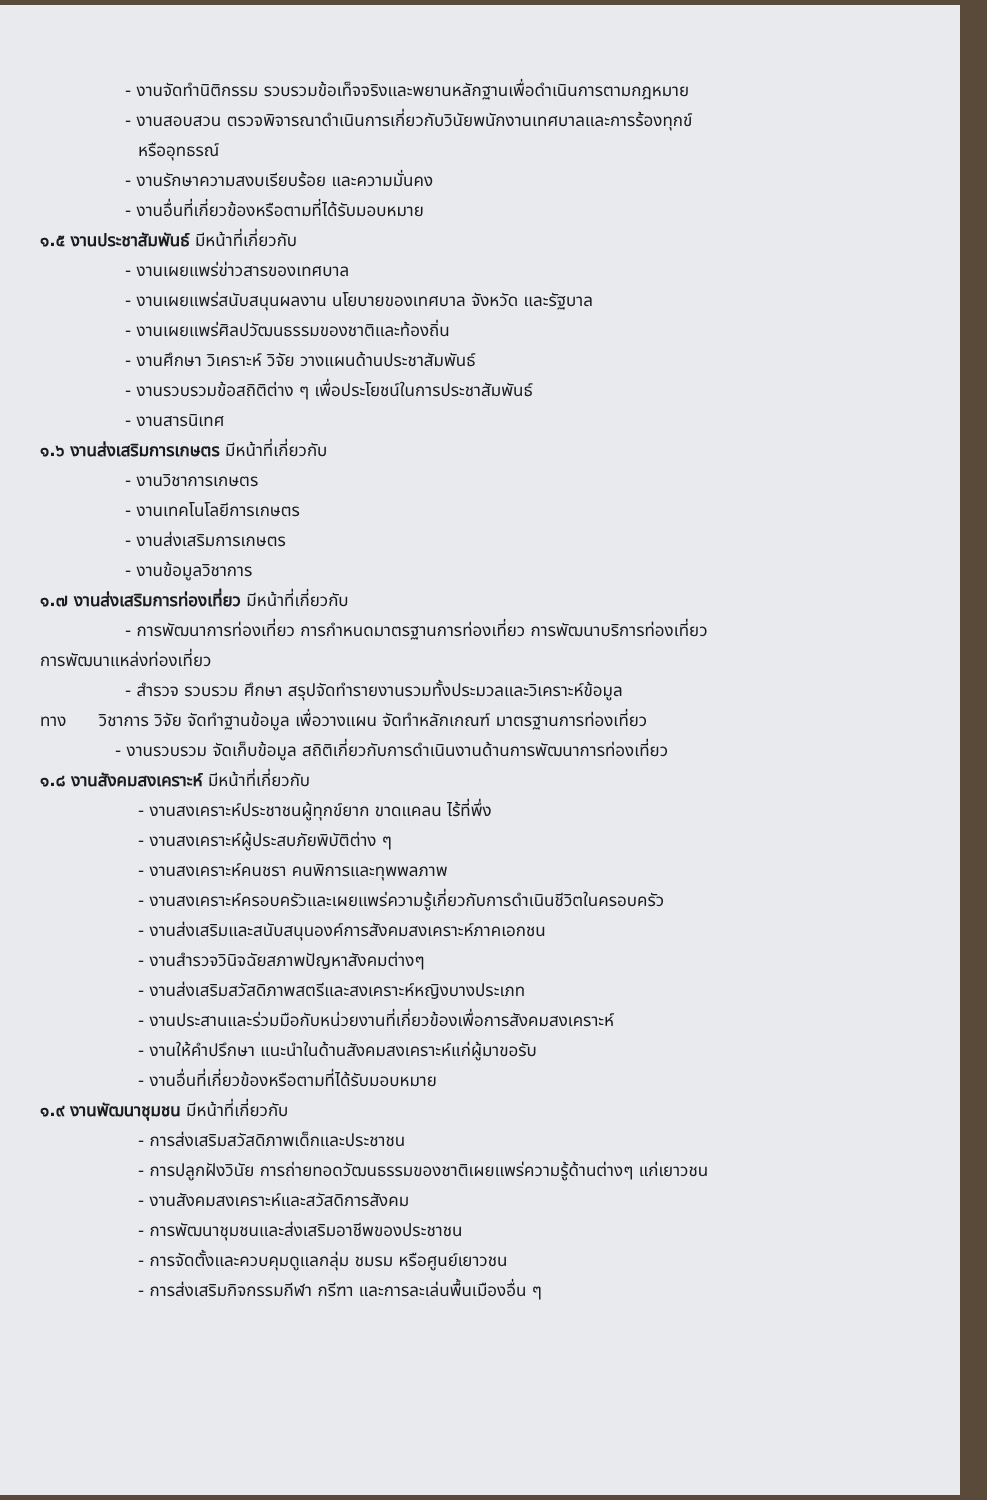- งานจัดทำนิติกรรม รวบรวมข้อเท็จจริงและพยานหลักฐานเพื่อดำเนินการตามกฎหมาย
- งานสอบสวน ตรวจพิจารณาดำเนินการเกี่ยวกับวินัยพนักงานเทศบาลและการร้องทุกข์
หรืออุทธรณ์
- งานรักษาความสงบเรียบร้อย และความมั่นคง
- งานอื่นที่เกี่ยวข้องหรือตามที่ได้รับมอบหมาย
๑.๕ งานประชาสัมพันธ์ มีหน้าที่เกี่ยวกับ
- งานเผยแพร่ข่าวสารของเทศบาล
- งานเผยแพร่สนับสนุนผลงาน นโยบายของเทศบาล จังหวัด และรัฐบาล
- งานเผยแพร่ศิลปวัฒนธรรมของชาติและท้องถิ่น
- งานศึกษา วิเคราะห์ วิจัย วางแผนด้านประชาสัมพันธ์
- งานรวบรวมข้อสถิติต่าง ๆ เพื่อประโยชน์ในการประชาสัมพันธ์
- งานสารนิเทศ
๑.๖ งานส่งเสริมการเกษตร มีหน้าที่เกี่ยวกับ
- งานวิชาการเกษตร
- งานเทคโนโลยีการเกษตร
- งานส่งเสริมการเกษตร
- งานข้อมูลวิชาการ
๑.๗ งานส่งเสริมการท่องเที่ยว มีหน้าที่เกี่ยวกับ
- การพัฒนาการท่องเที่ยว การกำหนดมาตรฐานการท่องเที่ยว การพัฒนาบริการท่องเที่ยว
การพัฒนาแหล่งท่องเที่ยว
- สำรวจ รวบรวม ศึกษา สรุปจัดทำรายงานรวมทั้งประมวลและวิเคราะห์ข้อมูล
ทาง วิชาการ วิจัย จัดทำฐานข้อมูล เพื่อวางแผน จัดทำหลักเกณฑ์ มาตรฐานการท่องเที่ยว
- งานรวบรวม จัดเก็บข้อมูล สถิติเกี่ยวกับการดำเนินงานด้านการพัฒนาการท่องเที่ยว
๑.๘ งานสังคมสงเคราะห์ มีหน้าที่เกี่ยวกับ
- งานสงเคราะห์ประชาชนผู้ทุกข์ยาก ขาดแคลน ไร้ที่พึ่ง
- งานสงเคราะห์ผู้ประสบภัยพิบัติต่าง ๆ
- งานสงเคราะห์คนชรา คนพิการและทุพพลภาพ
- งานสงเคราะห์ครอบครัวและเผยแพร่ความรู้เกี่ยวกับการดำเนินชีวิตในครอบครัว
- งานส่งเสริมและสนับสนุนองค์การสังคมสงเคราะห์ภาคเอกชน
- งานสำรวจวินิจฉัยสภาพปัญหาสังคมต่างๆ
- งานส่งเสริมสวัสดิภาพสตรีและสงเคราะห์หญิงบางประเภท
- งานประสานและร่วมมือกับหน่วยงานที่เกี่ยวข้องเพื่อการสังคมสงเคราะห์
- งานให้คำปรึกษา แนะนำในด้านสังคมสงเคราะห์แก่ผู้มาขอรับ
- งานอื่นที่เกี่ยวข้องหรือตามที่ได้รับมอบหมาย
๑.๙ งานพัฒนาชุมชน มีหน้าที่เกี่ยวกับ
- การส่งเสริมสวัสดิภาพเด็กและประชาชน
- การปลูกฝังวินัย การถ่ายทอดวัฒนธรรมของชาติเผยแพร่ความรู้ด้านต่างๆ แก่เยาวชน
- งานสังคมสงเคราะห์และสวัสดิการสังคม
- การพัฒนาชุมชนและส่งเสริมอาชีพของประชาชน
- การจัดตั้งและควบคุมดูแลกลุ่ม ชมรม หรือศูนย์เยาวชน
- การส่งเสริมกิจกรรมกีฬา กรีฑา และการละเล่นพื้นเมืองอื่น ๆ